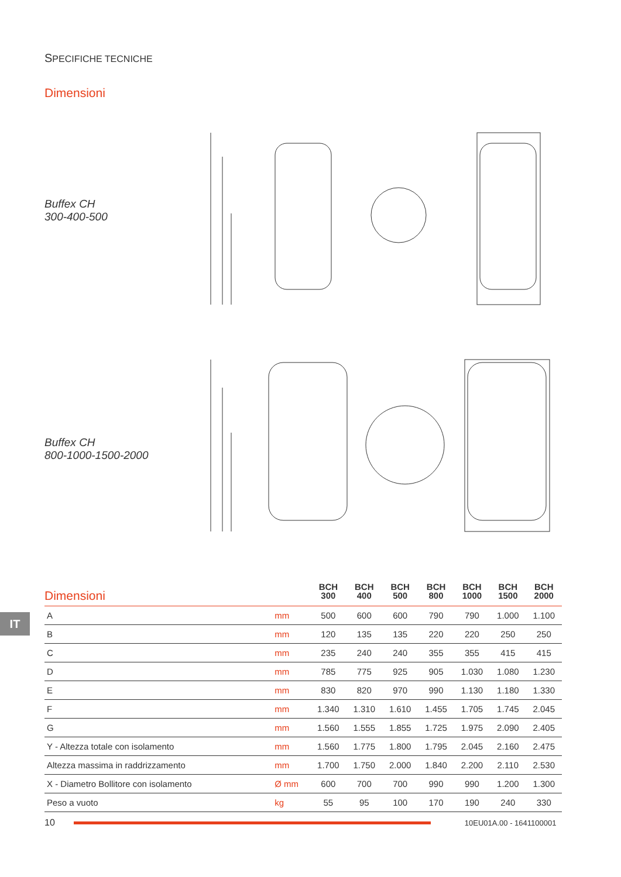SPECIFICHE TECNICHE
Dimensioni
Buffex CH
300-400-500
Buffex CH
800-1000-1500-2000
IT
| Dimensioni | | BCH 300 | BCH 400 | BCH 500 | BCH 800 | BCH 1000 | BCH 1500 | BCH 2000 |
| --- | --- | --- | --- | --- | --- | --- | --- | --- |
| A | mm | 500 | 600 | 600 | 790 | 790 | 1.000 | 1.100 |
| B | mm | 120 | 135 | 135 | 220 | 220 | 250 | 250 |
| C | mm | 235 | 240 | 240 | 355 | 355 | 415 | 415 |
| D | mm | 785 | 775 | 925 | 905 | 1.030 | 1.080 | 1.230 |
| E | mm | 830 | 820 | 970 | 990 | 1.130 | 1.180 | 1.330 |
| F | mm | 1.340 | 1.310 | 1.610 | 1.455 | 1.705 | 1.745 | 2.045 |
| G | mm | 1.560 | 1.555 | 1.855 | 1.725 | 1.975 | 2.090 | 2.405 |
| Y - Altezza totale con isolamento | mm | 1.560 | 1.775 | 1.800 | 1.795 | 2.045 | 2.160 | 2.475 |
| Altezza massima in raddrizzamento | mm | 1.700 | 1.750 | 2.000 | 1.840 | 2.200 | 2.110 | 2.530 |
| X - Diametro Bollitore con isolamento | Ø mm | 600 | 700 | 700 | 990 | 990 | 1.200 | 1.300 |
| Peso a vuoto | kg | 55 | 95 | 100 | 170 | 190 | 240 | 330 |
10
10EU01A.00 - 1641100001